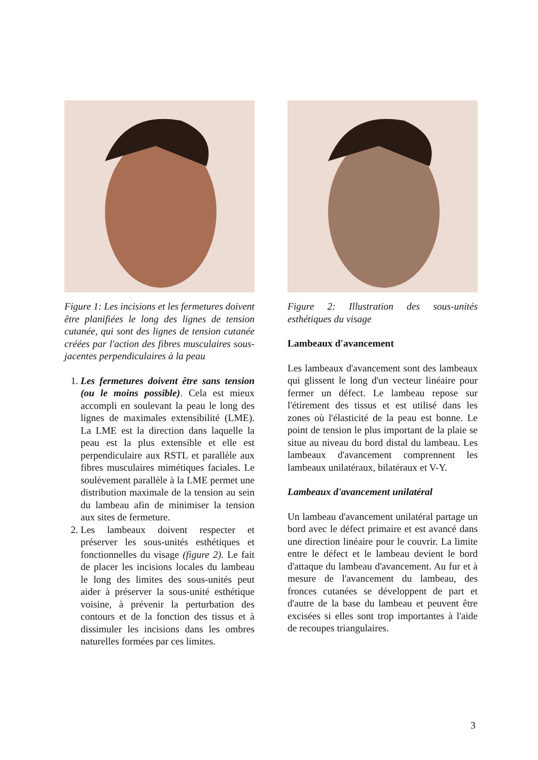Figure 1: Les incisions et les fermetures doivent être planifiées le long des lignes de tension cutanée, qui sont des lignes de tension cutanée créées par l'action des fibres musculaires sous-jacentes perpendiculaires à la peau
1. Les fermetures doivent être sans tension (ou le moins possible). Cela est mieux accompli en soulevant la peau le long des lignes de maximales extensibilité (LME). La LME est la direction dans laquelle la peau est la plus extensible et elle est perpendiculaire aux RSTL et parallèle aux fibres musculaires mimétiques faciales. Le soulèvement parallèle à la LME permet une distribution maximale de la tension au sein du lambeau afin de minimiser la tension aux sites de fermeture.
2. Les lambeaux doivent respecter et préserver les sous-unités esthétiques et fonctionnelles du visage (figure 2). Le fait de placer les incisions locales du lambeau le long des limites des sous-unités peut aider à préserver la sous-unité esthétique voisine, à prévenir la perturbation des contours et de la fonction des tissus et à dissimuler les incisions dans les ombres naturelles formées par ces limites.
Figure 2: Illustration des sous-unités esthétiques du visage
Lambeaux d'avancement
Les lambeaux d'avancement sont des lambeaux qui glissent le long d'un vecteur linéaire pour fermer un défect. Le lambeau repose sur l'étirement des tissus et est utilisé dans les zones où l'élasticité de la peau est bonne. Le point de tension le plus important de la plaie se situe au niveau du bord distal du lambeau. Les lambeaux d'avancement comprennent les lambeaux unilatéraux, bilatéraux et V-Y.
Lambeaux d'avancement unilatéral
Un lambeau d'avancement unilatéral partage un bord avec le défect primaire et est avancé dans une direction linéaire pour le couvrir. La limite entre le défect et le lambeau devient le bord d'attaque du lambeau d'avancement. Au fur et à mesure de l'avancement du lambeau, des fronces cutanées se développent de part et d'autre de la base du lambeau et peuvent être excisées si elles sont trop importantes à l'aide de recoupes triangulaires.
3